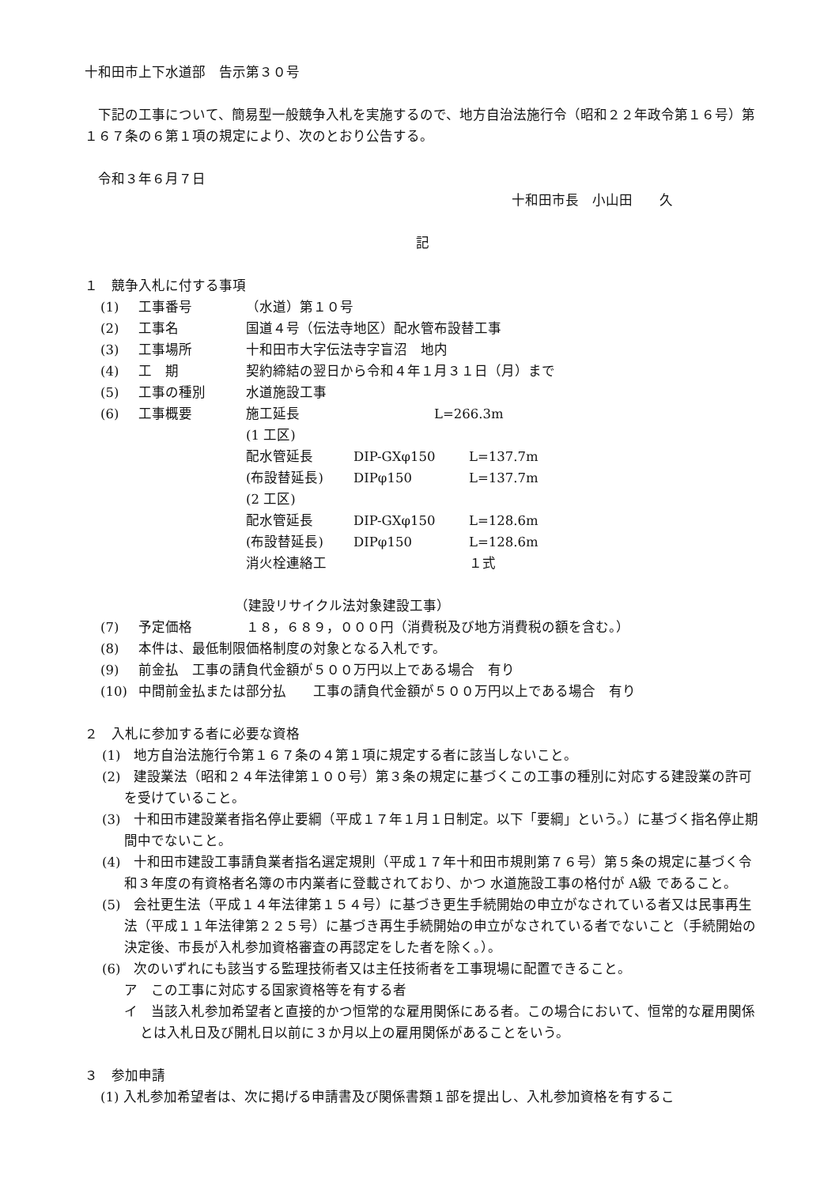十和田市上下水道部　告示第３０号
下記の工事について、簡易型一般競争入札を実施するので、地方自治法施行令（昭和２２年政令第１６号）第１６７条の６第１項の規定により、次のとおり公告する。
令和３年６月７日
十和田市長　小山田　　久
記
１　競争入札に付する事項
(1) 工事番号 （水道）第１０号
(2) 工事名 国道４号（伝法寺地区）配水管布設替工事
(3) 工事場所 十和田市大字伝法寺字盲沼　地内
(4) 工　期 契約締結の翌日から令和４年１月３１日（月）まで
(5) 工事の種別 水道施設工事
(6) 工事概要 施工延長　　　　　　　　　　L=266.3m
(1 工区)
配水管延長 DIP-GXφ150 L=137.7m
(布設替延長) DIPφ150 L=137.7m
(2 工区)
配水管延長 DIP-GXφ150 L=128.6m
(布設替延長) DIPφ150 L=128.6m
消火栓連絡工 １式
（建設リサイクル法対象建設工事）
(7) 予定価格 １８，６８９，０００円（消費税及び地方消費税の額を含む。）
(8) 本件は、最低制限価格制度の対象となる入札です。
(9) 前金払　工事の請負代金額が５００万円以上である場合　有り
(10) 中間前金払または部分払　　工事の請負代金額が５００万円以上である場合　有り
２　入札に参加する者に必要な資格
(1)　地方自治法施行令第１６７条の４第１項に規定する者に該当しないこと。
(2)　建設業法（昭和２４年法律第１００号）第３条の規定に基づくこの工事の種別に対応する建設業の許可を受けていること。
(3)　十和田市建設業者指名停止要綱（平成１７年１月１日制定。以下「要綱」という。）に基づく指名停止期間中でないこと。
(4)　十和田市建設工事請負業者指名選定規則（平成１７年十和田市規則第７６号）第５条の規定に基づく令和３年度の有資格者名簿の市内業者に登載されており、かつ 水道施設工事の格付が A級 であること。
(5)　会社更生法（平成１４年法律第１５４号）に基づき更生手続開始の申立がなされている者又は民事再生法（平成１１年法律第２２５号）に基づき再生手続開始の申立がなされている者でないこと（手続開始の決定後、市長が入札参加資格審査の再認定をした者を除く。）。
(6)　次のいずれにも該当する監理技術者又は主任技術者を工事現場に配置できること。
ア　この工事に対応する国家資格等を有する者
イ　当該入札参加希望者と直接的かつ恒常的な雇用関係にある者。この場合において、恒常的な雇用関係とは入札日及び開札日以前に３か月以上の雇用関係があることをいう。
３　参加申請
(1) 入札参加希望者は、次に掲げる申請書及び関係書類１部を提出し、入札参加資格を有するこ